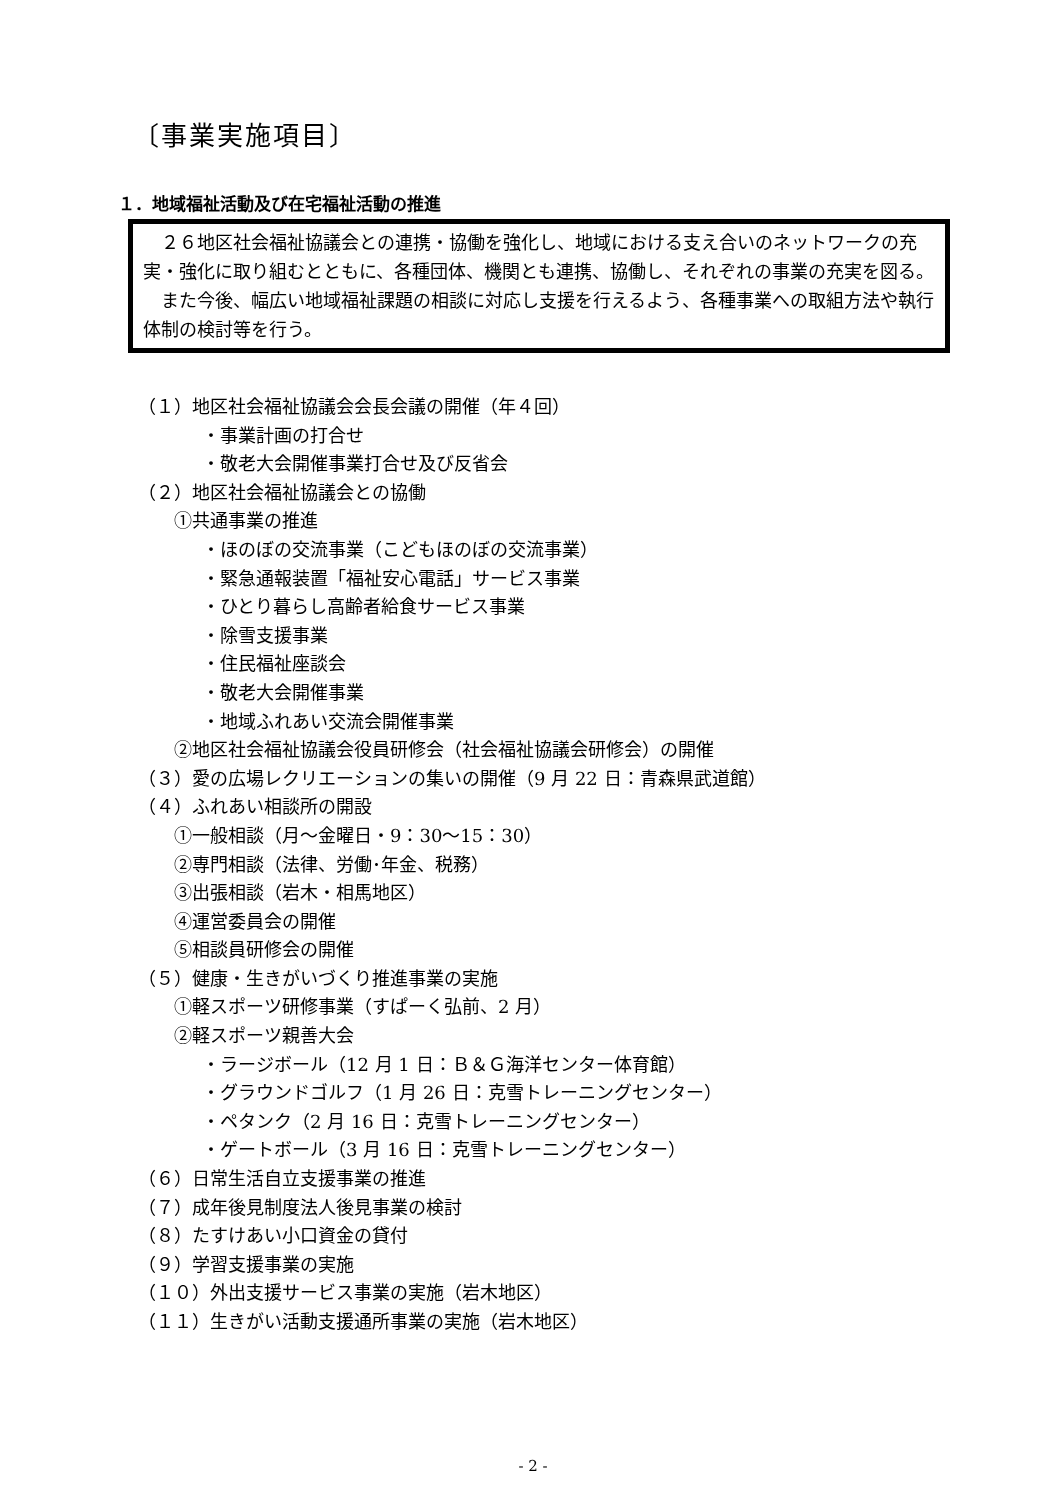〔事業実施項目〕
１．地域福祉活動及び在宅福祉活動の推進
　２６地区社会福祉協議会との連携・協働を強化し、地域における支え合いのネットワークの充実・強化に取り組むとともに、各種団体、機関とも連携、協働し、それぞれの事業の充実を図る。
　また今後、幅広い地域福祉課題の相談に対応し支援を行えるよう、各種事業への取組方法や執行体制の検討等を行う。
（１）地区社会福祉協議会会長会議の開催（年４回）
・事業計画の打合せ
・敬老大会開催事業打合せ及び反省会
（２）地区社会福祉協議会との協働
①共通事業の推進
・ほのぼの交流事業（こどもほのぼの交流事業）
・緊急通報装置「福祉安心電話」サービス事業
・ひとり暮らし高齢者給食サービス事業
・除雪支援事業
・住民福祉座談会
・敬老大会開催事業
・地域ふれあい交流会開催事業
②地区社会福祉協議会役員研修会（社会福祉協議会研修会）の開催
（３）愛の広場レクリエーションの集いの開催（9 月 22 日：青森県武道館）
（４）ふれあい相談所の開設
①一般相談（月～金曜日・9：30～15：30）
②専門相談（法律、労働･年金、税務）
③出張相談（岩木・相馬地区）
④運営委員会の開催
⑤相談員研修会の開催
（５）健康・生きがいづくり推進事業の実施
①軽スポーツ研修事業（すぱーく弘前、2 月）
②軽スポーツ親善大会
・ラージボール（12 月 1 日：Ｂ＆Ｇ海洋センター体育館）
・グラウンドゴルフ（1 月 26 日：克雪トレーニングセンター）
・ペタンク（2 月 16 日：克雪トレーニングセンター）
・ゲートボール（3 月 16 日：克雪トレーニングセンター）
（６）日常生活自立支援事業の推進
（７）成年後見制度法人後見事業の検討
（８）たすけあい小口資金の貸付
（９）学習支援事業の実施
（１０）外出支援サービス事業の実施（岩木地区）
（１１）生きがい活動支援通所事業の実施（岩木地区）
- 2 -